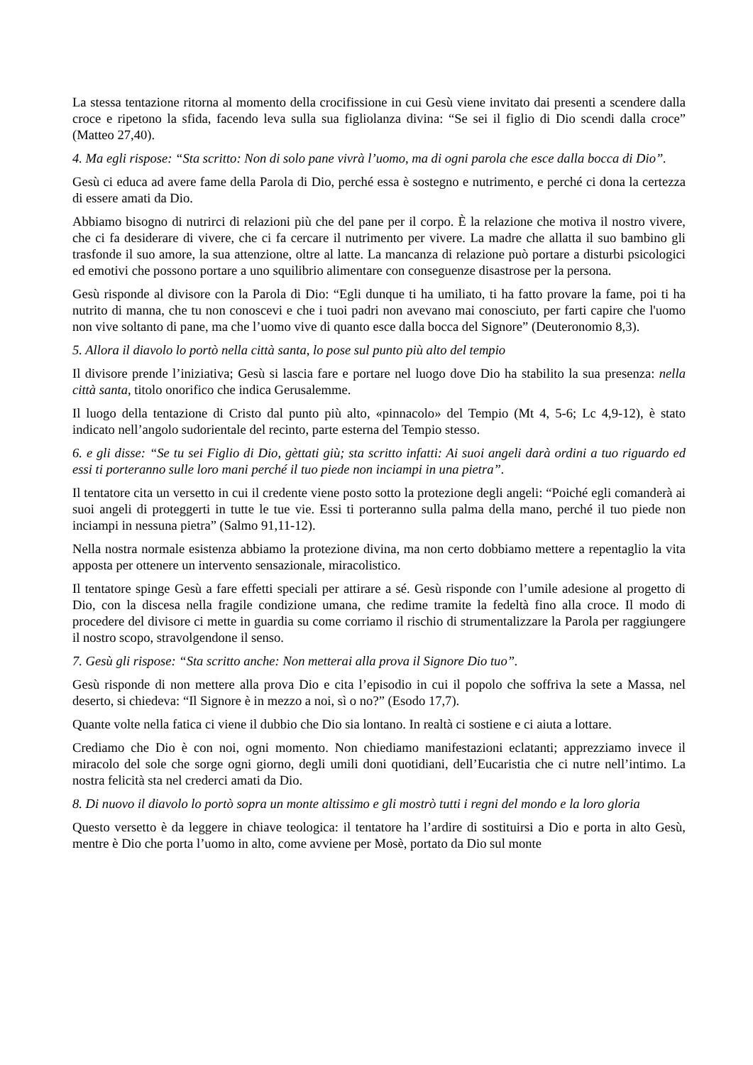La stessa tentazione ritorna al momento della crocifissione in cui Gesù viene invitato dai presenti a scendere dalla croce e ripetono la sfida, facendo leva sulla sua figliolanza divina: “Se sei il figlio di Dio scendi dalla croce” (Matteo 27,40).
4. Ma egli rispose: “Sta scritto: Non di solo pane vivrà l’uomo, ma di ogni parola che esce dalla bocca di Dio”.
Gesù ci educa ad avere fame della Parola di Dio, perché essa è sostegno e nutrimento, e perché ci dona la certezza di essere amati da Dio.
Abbiamo bisogno di nutrirci di relazioni più che del pane per il corpo. È la relazione che motiva il nostro vivere, che ci fa desiderare di vivere, che ci fa cercare il nutrimento per vivere. La madre che allatta il suo bambino gli trasfonde il suo amore, la sua attenzione, oltre al latte. La mancanza di relazione può portare a disturbi psicologici ed emotivi che possono portare a uno squilibrio alimentare con conseguenze disastrose per la persona.
Gesù risponde al divisore con la Parola di Dio: “Egli dunque ti ha umiliato, ti ha fatto provare la fame, poi ti ha nutrito di manna, che tu non conoscevi e che i tuoi padri non avevano mai conosciuto, per farti capire che l'uomo non vive soltanto di pane, ma che l’uomo vive di quanto esce dalla bocca del Signore” (Deuteronomio 8,3).
5. Allora il diavolo lo portò nella città santa, lo pose sul punto più alto del tempio
Il divisore prende l’iniziativa; Gesù si lascia fare e portare nel luogo dove Dio ha stabilito la sua presenza: nella città santa, titolo onorifico che indica Gerusalemme.
Il luogo della tentazione di Cristo dal punto più alto, «pinnacolo» del Tempio (Mt 4, 5-6; Lc 4,9-12), è stato indicato nell’angolo sudorientale del recinto, parte esterna del Tempio stesso.
6. e gli disse: “Se tu sei Figlio di Dio, gèttati giù; sta scritto infatti: Ai suoi angeli darà ordini a tuo riguardo ed essi ti porteranno sulle loro mani perché il tuo piede non inciampi in una pietra”.
Il tentatore cita un versetto in cui il credente viene posto sotto la protezione degli angeli: “Poiché egli comanderà ai suoi angeli di proteggerti in tutte le tue vie. Essi ti porteranno sulla palma della mano, perché il tuo piede non inciampi in nessuna pietra” (Salmo 91,11-12).
Nella nostra normale esistenza abbiamo la protezione divina, ma non certo dobbiamo mettere a repentaglio la vita apposta per ottenere un intervento sensazionale, miracolistico.
Il tentatore spinge Gesù a fare effetti speciali per attirare a sé. Gesù risponde con l’umile adesione al progetto di Dio, con la discesa nella fragile condizione umana, che redime tramite la fedeltà fino alla croce. Il modo di procedere del divisore ci mette in guardia su come corriamo il rischio di strumentalizzare la Parola per raggiungere il nostro scopo, stravolgendone il senso.
7. Gesù gli rispose: “Sta scritto anche: Non metterai alla prova il Signore Dio tuo”.
Gesù risponde di non mettere alla prova Dio e cita l’episodio in cui il popolo che soffriva la sete a Massa, nel deserto, si chiedeva: “Il Signore è in mezzo a noi, sì o no?” (Esodo 17,7).
Quante volte nella fatica ci viene il dubbio che Dio sia lontano. In realtà ci sostiene e ci aiuta a lottare.
Crediamo che Dio è con noi, ogni momento. Non chiediamo manifestazioni eclatanti; apprezziamo invece il miracolo del sole che sorge ogni giorno, degli umili doni quotidiani, dell’Eucaristia che ci nutre nell’intimo. La nostra felicità sta nel crederci amati da Dio.
8. Di nuovo il diavolo lo portò sopra un monte altissimo e gli mostrò tutti i regni del mondo e la loro gloria
Questo versetto è da leggere in chiave teologica: il tentatore ha l’ardire di sostituirsi a Dio e porta in alto Gesù, mentre è Dio che porta l’uomo in alto, come avviene per Mosè, portato da Dio sul monte